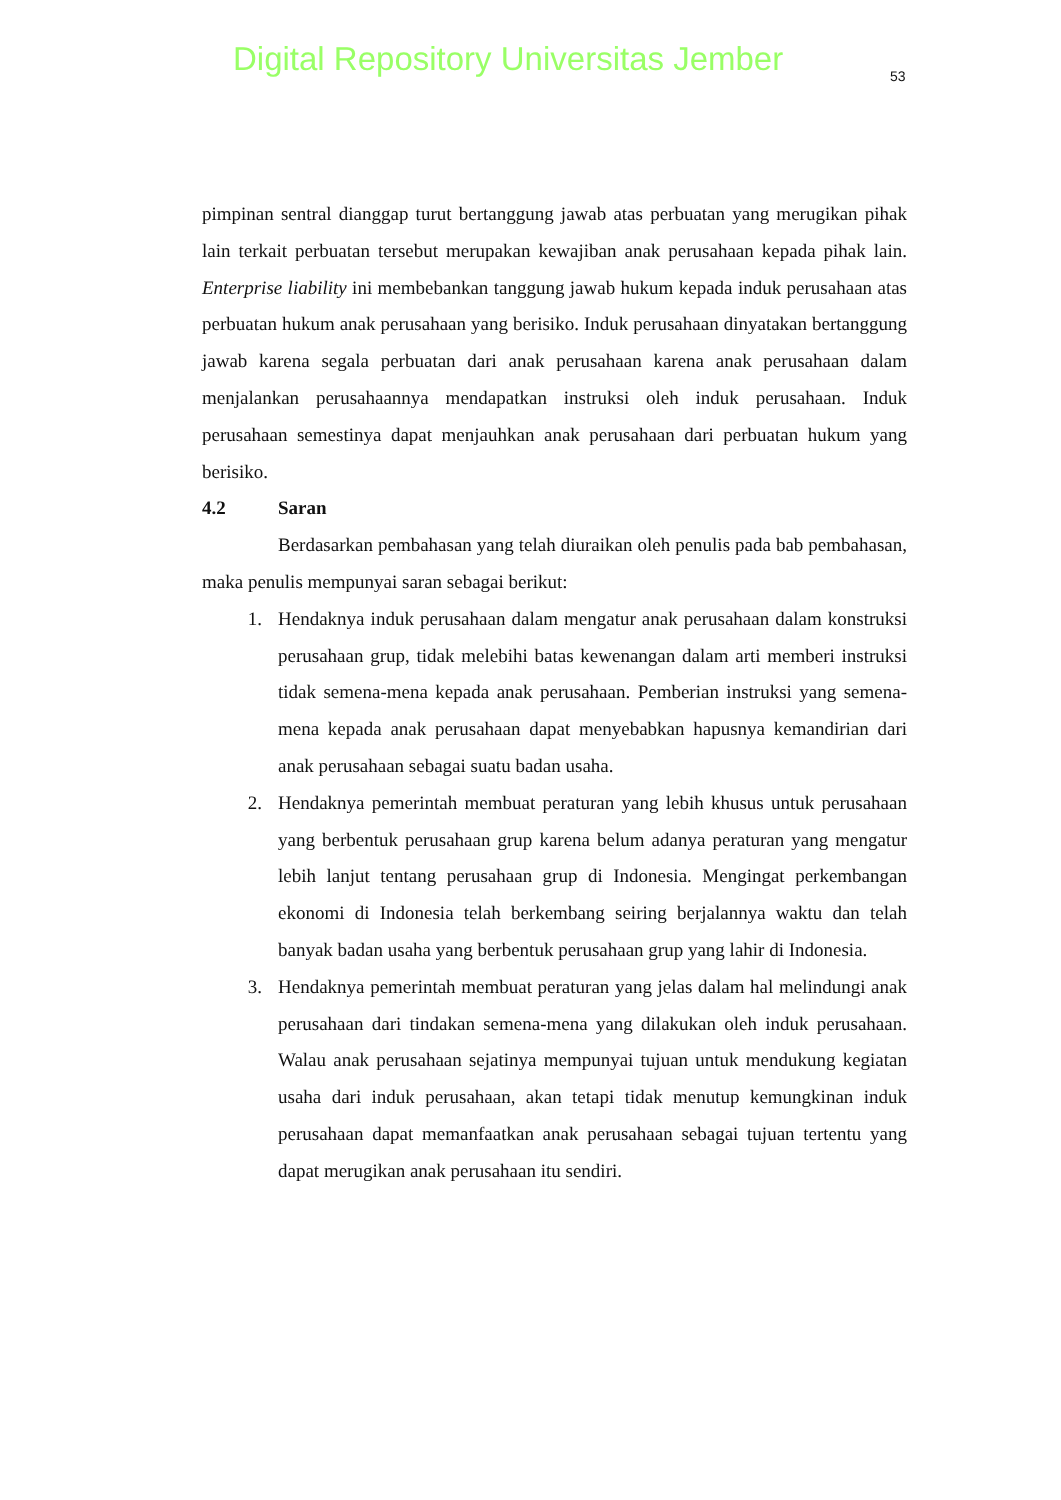Digital Repository Universitas Jember
53
pimpinan sentral dianggap turut bertanggung jawab atas perbuatan yang merugikan pihak lain terkait perbuatan tersebut merupakan kewajiban anak perusahaan kepada pihak lain. Enterprise liability ini membebankan tanggung jawab hukum kepada induk perusahaan atas perbuatan hukum anak perusahaan yang berisiko. Induk perusahaan dinyatakan bertanggung jawab karena segala perbuatan dari anak perusahaan karena anak perusahaan dalam menjalankan perusahaannya mendapatkan instruksi oleh induk perusahaan. Induk perusahaan semestinya dapat menjauhkan anak perusahaan dari perbuatan hukum yang berisiko.
4.2 Saran
Berdasarkan pembahasan yang telah diuraikan oleh penulis pada bab pembahasan, maka penulis mempunyai saran sebagai berikut:
1. Hendaknya induk perusahaan dalam mengatur anak perusahaan dalam konstruksi perusahaan grup, tidak melebihi batas kewenangan dalam arti memberi instruksi tidak semena-mena kepada anak perusahaan. Pemberian instruksi yang semena-mena kepada anak perusahaan dapat menyebabkan hapusnya kemandirian dari anak perusahaan sebagai suatu badan usaha.
2. Hendaknya pemerintah membuat peraturan yang lebih khusus untuk perusahaan yang berbentuk perusahaan grup karena belum adanya peraturan yang mengatur lebih lanjut tentang perusahaan grup di Indonesia. Mengingat perkembangan ekonomi di Indonesia telah berkembang seiring berjalannya waktu dan telah banyak badan usaha yang berbentuk perusahaan grup yang lahir di Indonesia.
3. Hendaknya pemerintah membuat peraturan yang jelas dalam hal melindungi anak perusahaan dari tindakan semena-mena yang dilakukan oleh induk perusahaan. Walau anak perusahaan sejatinya mempunyai tujuan untuk mendukung kegiatan usaha dari induk perusahaan, akan tetapi tidak menutup kemungkinan induk perusahaan dapat memanfaatkan anak perusahaan sebagai tujuan tertentu yang dapat merugikan anak perusahaan itu sendiri.